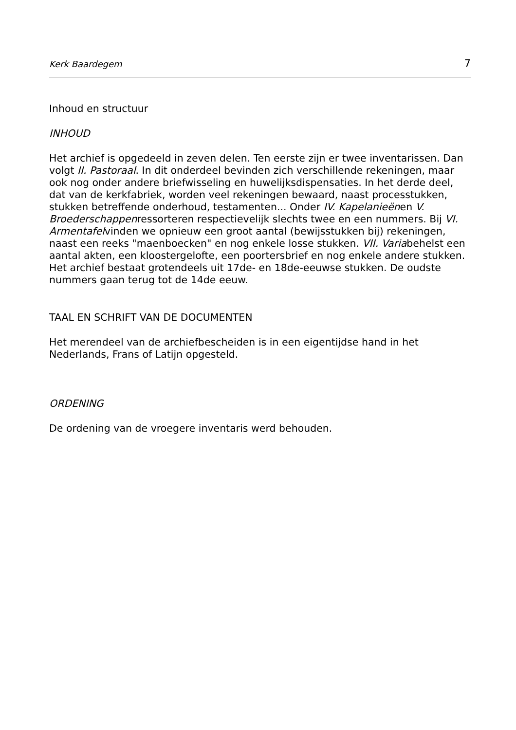Kerk Baardegem 7
Inhoud en structuur
INHOUD
Het archief is opgedeeld in zeven delen. Ten eerste zijn er twee inventarissen. Dan volgt II. Pastoraal. In dit onderdeel bevinden zich verschillende rekeningen, maar ook nog onder andere briefwisseling en huwelijksdispensaties. In het derde deel, dat van de kerkfabriek, worden veel rekeningen bewaard, naast processtukken, stukken betreffende onderhoud, testamenten... Onder IV. Kapelanieënen V. Broederschappenressorteren respectievelijk slechts twee en een nummers. Bij VI. Armentafelvinden we opnieuw een groot aantal (bewijsstukken bij) rekeningen, naast een reeks "maenboecken" en nog enkele losse stukken. VII. Variabehelst een aantal akten, een kloostergelofte, een poortersbrief en nog enkele andere stukken.
Het archief bestaat grotendeels uit 17de- en 18de-eeuwse stukken. De oudste nummers gaan terug tot de 14de eeuw.
TAAL EN SCHRIFT VAN DE DOCUMENTEN
Het merendeel van de archiefbescheiden is in een eigentijdse hand in het Nederlands, Frans of Latijn opgesteld.
ORDENING
De ordening van de vroegere inventaris werd behouden.